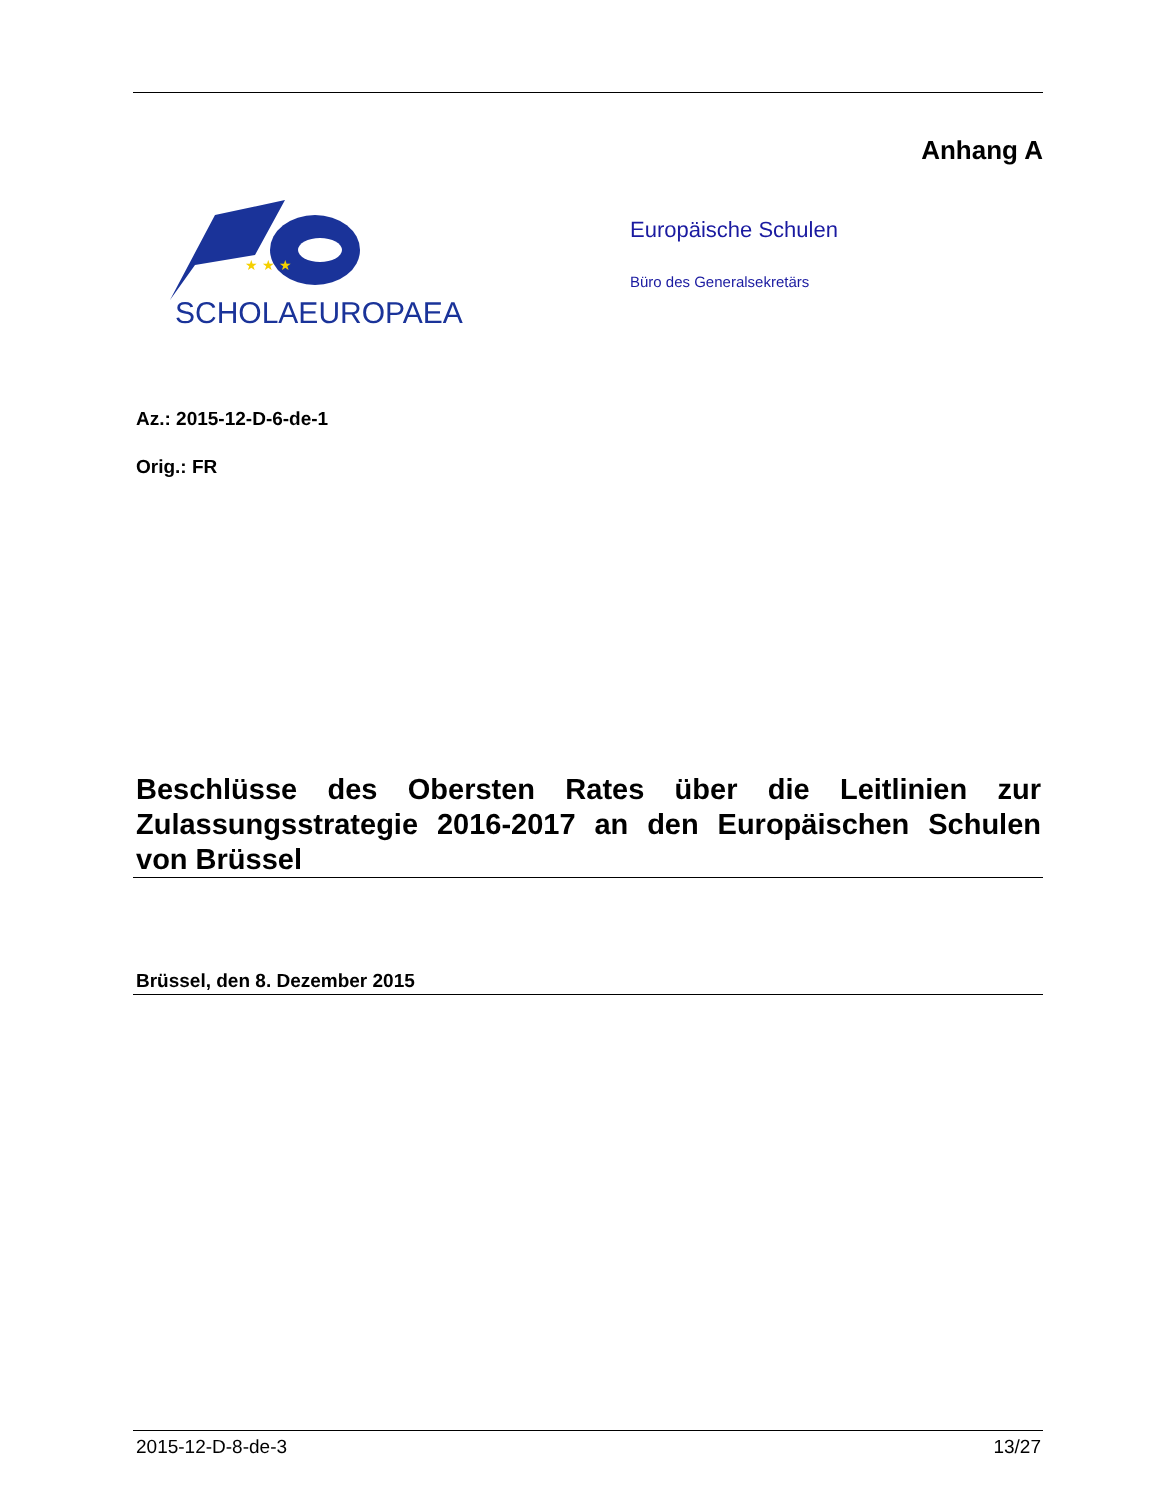Anhang A
★ ★ ★
SCHOLAEUROPAEA
Europäische Schulen
Büro des Generalsekretärs
Az.: 2015-12-D-6-de-1
Orig.: FR
Beschlüsse des Obersten Rates über die Leitlinien zur Zulassungsstrategie 2016-2017 an den Europäischen Schulen von Brüssel
Brüssel, den 8. Dezember 2015
2015-12-D-8-de-3 13/27